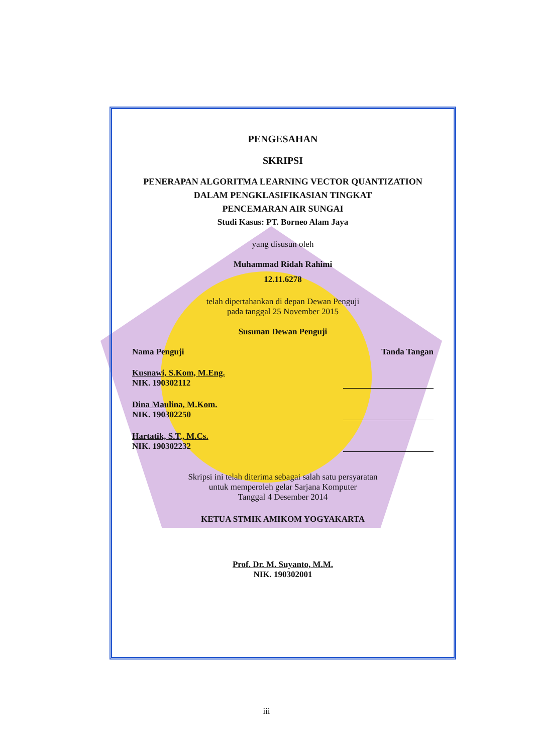PENGESAHAN
SKRIPSI
PENERAPAN ALGORITMA LEARNING VECTOR QUANTIZATION
DALAM PENGKLASIFIKASIAN TINGKAT
PENCEMARAN AIR SUNGAI
Studi Kasus: PT. Borneo Alam Jaya
yang disusun oleh
Muhammad Ridah Rahimi
12.11.6278
telah dipertahankan di depan Dewan Penguji
pada tanggal 25 November 2015
Susunan Dewan Penguji
Nama Penguji Tanda Tangan
Kusnawi, S.Kom, M.Eng.
NIK. 190302112
Dina Maulina, M.Kom.
NIK. 190302250
Hartatik, S.T., M.Cs.
NIK. 190302232
Skripsi ini telah diterima sebagai salah satu persyaratan
untuk memperoleh gelar Sarjana Komputer
Tanggal 4 Desember 2014
KETUA STMIK AMIKOM YOGYAKARTA
Prof. Dr. M. Suyanto, M.M.
NIK. 190302001
iii